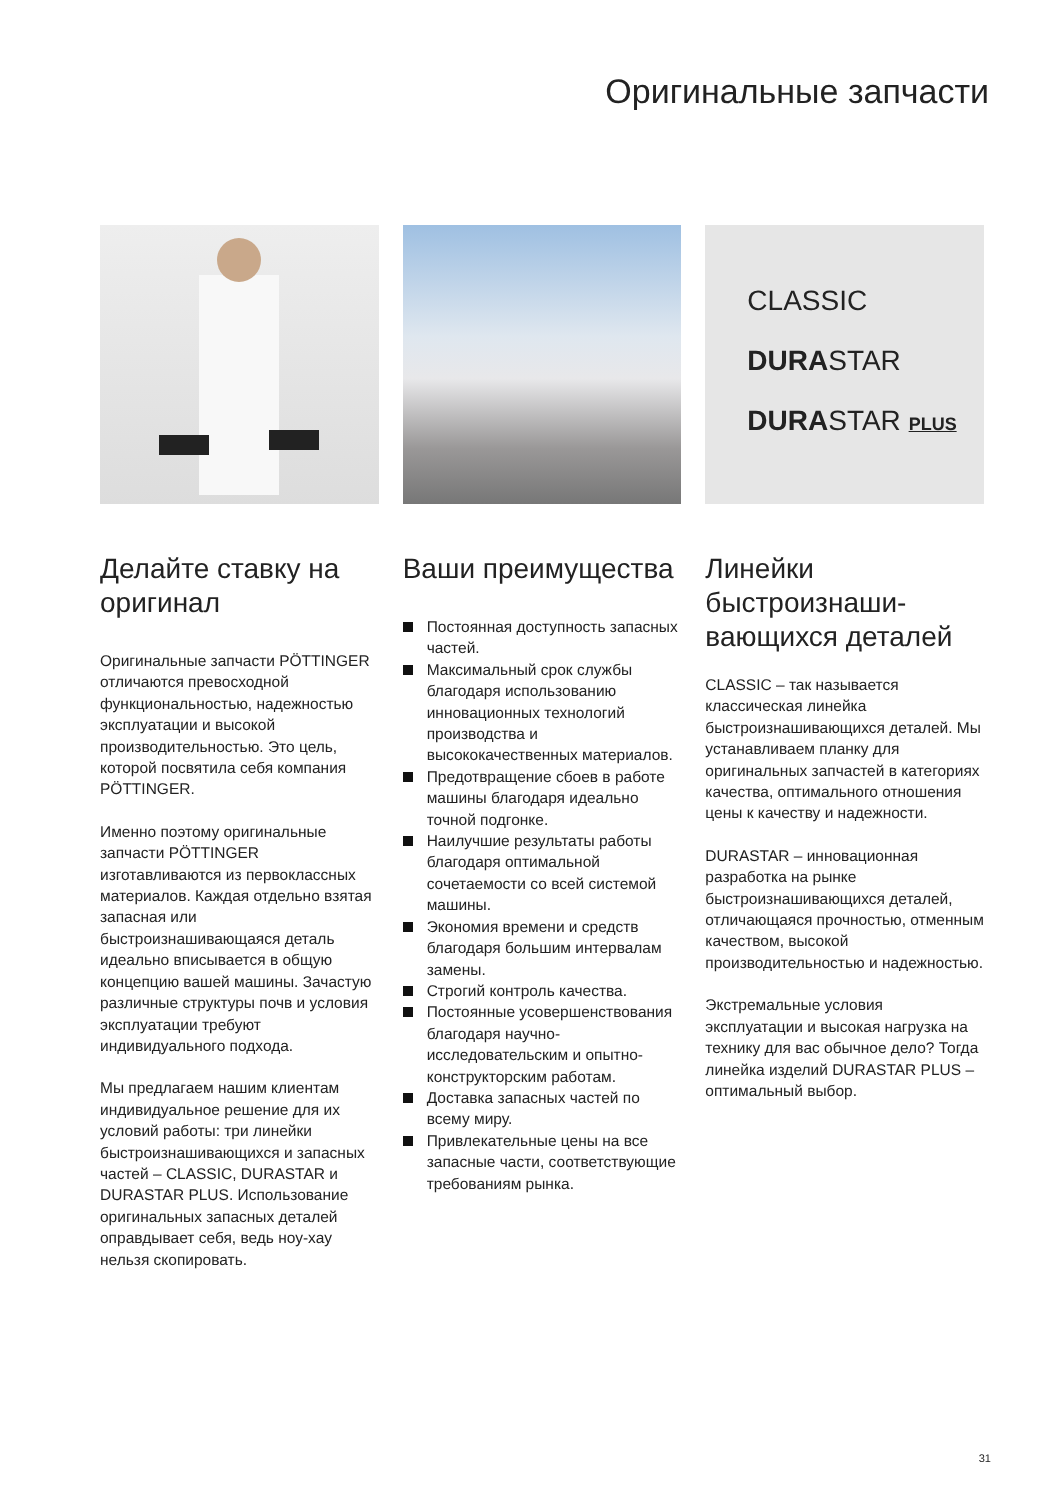Оригинальные запчасти
Делайте ставку на оригинал
Оригинальные запчасти PÖTTINGER отличаются превосходной функциональностью, надежностью эксплуатации и высокой производительностью. Это цель, которой посвятила себя компания PÖTTINGER.
Именно поэтому оригинальные запчасти PÖTTINGER изготавливаются из первоклассных материалов. Каждая отдельно взятая запасная или быстроизнашивающаяся деталь идеально вписывается в общую концепцию вашей машины. Зачастую различные структуры почв и условия эксплуатации требуют индивидуального подхода.
Мы предлагаем нашим клиентам индивидуальное решение для их условий работы: три линейки быстроизнашивающихся и запасных частей – CLASSIC, DURASTAR и DURASTAR PLUS. Использование оригинальных запасных деталей оправдывает себя, ведь ноу-хау нельзя скопировать.
Ваши преимущества
Постоянная доступность запасных частей.
Максимальный срок службы благодаря использованию инновационных технологий производства и высококачественных материалов.
Предотвращение сбоев в работе машины благодаря идеально точной подгонке.
Наилучшие результаты работы благодаря оптимальной сочетаемости со всей системой машины.
Экономия времени и средств благодаря большим интервалам замены.
Строгий контроль качества.
Постоянные усовершенствования благодаря научно-исследовательским и опытно-конструкторским работам.
Доставка запасных частей по всему миру.
Привлекательные цены на все запасные части, соответствующие требованиям рынка.
CLASSIC
DURASTAR
DURASTAR PLUS
Линейки быстроизнаши-вающихся деталей
CLASSIC – так называется классическая линейка быстроизнашивающихся деталей. Мы устанавливаем планку для оригинальных запчастей в категориях качества, оптимального отношения цены к качеству и надежности.
DURASTAR – инновационная разработка на рынке быстроизнашивающихся деталей, отличающаяся прочностью, отменным качеством, высокой производительностью и надежностью.
Экстремальные условия эксплуатации и высокая нагрузка на технику для вас обычное дело? Тогда линейка изделий DURASTAR PLUS – оптимальный выбор.
31